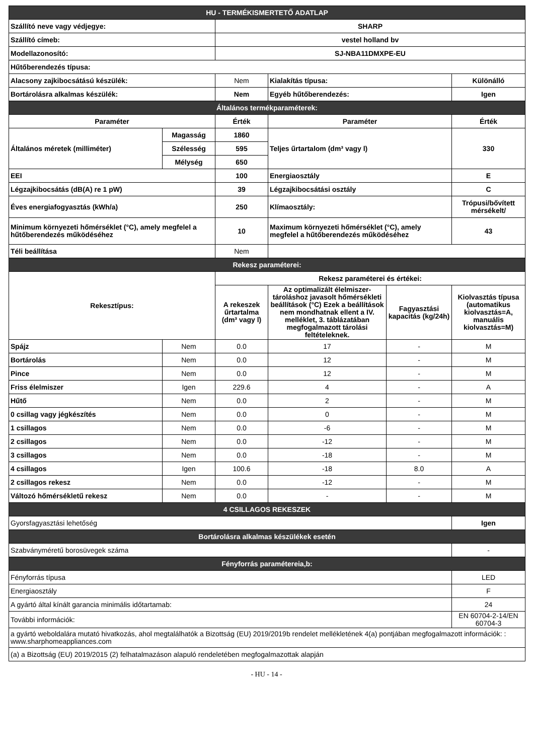| HU - TERMÉKISMERTETŐ ADATLAP | | | | | |
| Szállító neve vagy védjegye: | | SHARP | | | |
| Szállító címeb: | | vestel holland bv | | | |
| Modellazonosító: | | SJ-NBA11DMXPE-EU | | | |
| Hűtőberendezés típusa: | | | | | |
| Alacsony zajkibocsátású készülék: | | Nem | Kialakítás típusa: | | Különálló |
| Bortárolásra alkalmas készülék: | | Nem | Egyéb hűtőberendezés: | | Igen |
| Általános termékparaméterek: | | | | | |
| Paraméter | | Érték | Paraméter | | Érték |
| Általános méretek (milliméter) | Magasság | 1860 | Teljes űrtartalom (dm³ vagy l) | | 330 |
| | Szélesség | 595 | | | |
| | Mélység | 650 | | | |
| EEI | | 100 | Energiaosztály | | E |
| Légzajkibocsátás (dB(A) re 1 pW) | | 39 | Légzajkibocsátási osztály | | C |
| Éves energiafogyasztás (kWh/a) | | 250 | Klímaosztály: | | Trópusi/bővített mérsékelt/ |
| Minimum környezeti hőmérséklet (°C), amely megfelel a hűtőberendezés működéséhez | | 10 | Maximum környezeti hőmérséklet (°C), amely megfelel a hűtőberendezés működéséhez | | 43 |
| Téli beállítása | | Nem | | | |
| Rekesz paraméterei: | | | | | |
| Rekesztípus: | | Rekesz paraméterei és értékei: | | | |
| | | A rekeszek űrtartalma (dm³ vagy l) | Az optimalizált élelmiszer-tároláshoz javasolt hőmérsékleti beállítások (°C) Ezek a beállítások nem mondhatnak ellent a IV. melléklet, 3. táblázatában megfogalmazott tárolási feltételeknek. | Fagyasztási kapacitás (kg/24h) | Kiolvasztás típusa (automatikus kiolvasztás=A, manuális kiolvasztás=M) |
| Spájz | Nem | 0.0 | 17 | - | M |
| Bortárolás | Nem | 0.0 | 12 | - | M |
| Pince | Nem | 0.0 | 12 | - | M |
| Friss élelmiszer | Igen | 229.6 | 4 | - | A |
| Hűtő | Nem | 0.0 | 2 | - | M |
| 0 csillag vagy jégkészítés | Nem | 0.0 | 0 | - | M |
| 1 csillagos | Nem | 0.0 | -6 | - | M |
| 2 csillagos | Nem | 0.0 | -12 | - | M |
| 3 csillagos | Nem | 0.0 | -18 | - | M |
| 4 csillagos | Igen | 100.6 | -18 | 8.0 | A |
| 2 csillagos rekesz | Nem | 0.0 | -12 | - | M |
| Változó hőmérsékletű rekesz | Nem | 0.0 | - | - | M |
| 4 CSILLAGOS REKESZEK | | | | | |
| Gyorsfagyasztási lehetőség | | | | | Igen |
| Bortárolásra alkalmas készülékek esetén | | | | | |
| Szabványméretű borosüvegek száma | | | | | - |
| Fényforrás paramétereia,b: | | | | | |
| Fényforrás típusa | | | | | LED |
| Energiaosztály | | | | | F |
| A gyártó által kínált garancia minimális időtartamab: | | | | | 24 |
| További információk: | | | | | EN 60704-2-14/EN 60704-3 |
| a gyártó weboldalára mutató hivatkozás, ahol megtalálhatók a Bizottság (EU) 2019/2019b rendelet mellékletének 4(a) pontjában megfogalmazott információk: : www.sharphomeappliances.com | | | | | |
| (a) a Bizottság (EU) 2019/2015 (2) felhatalmazáson alapuló rendeletében megfogalmazottak alapján | | | | | |
- HU - 14 -